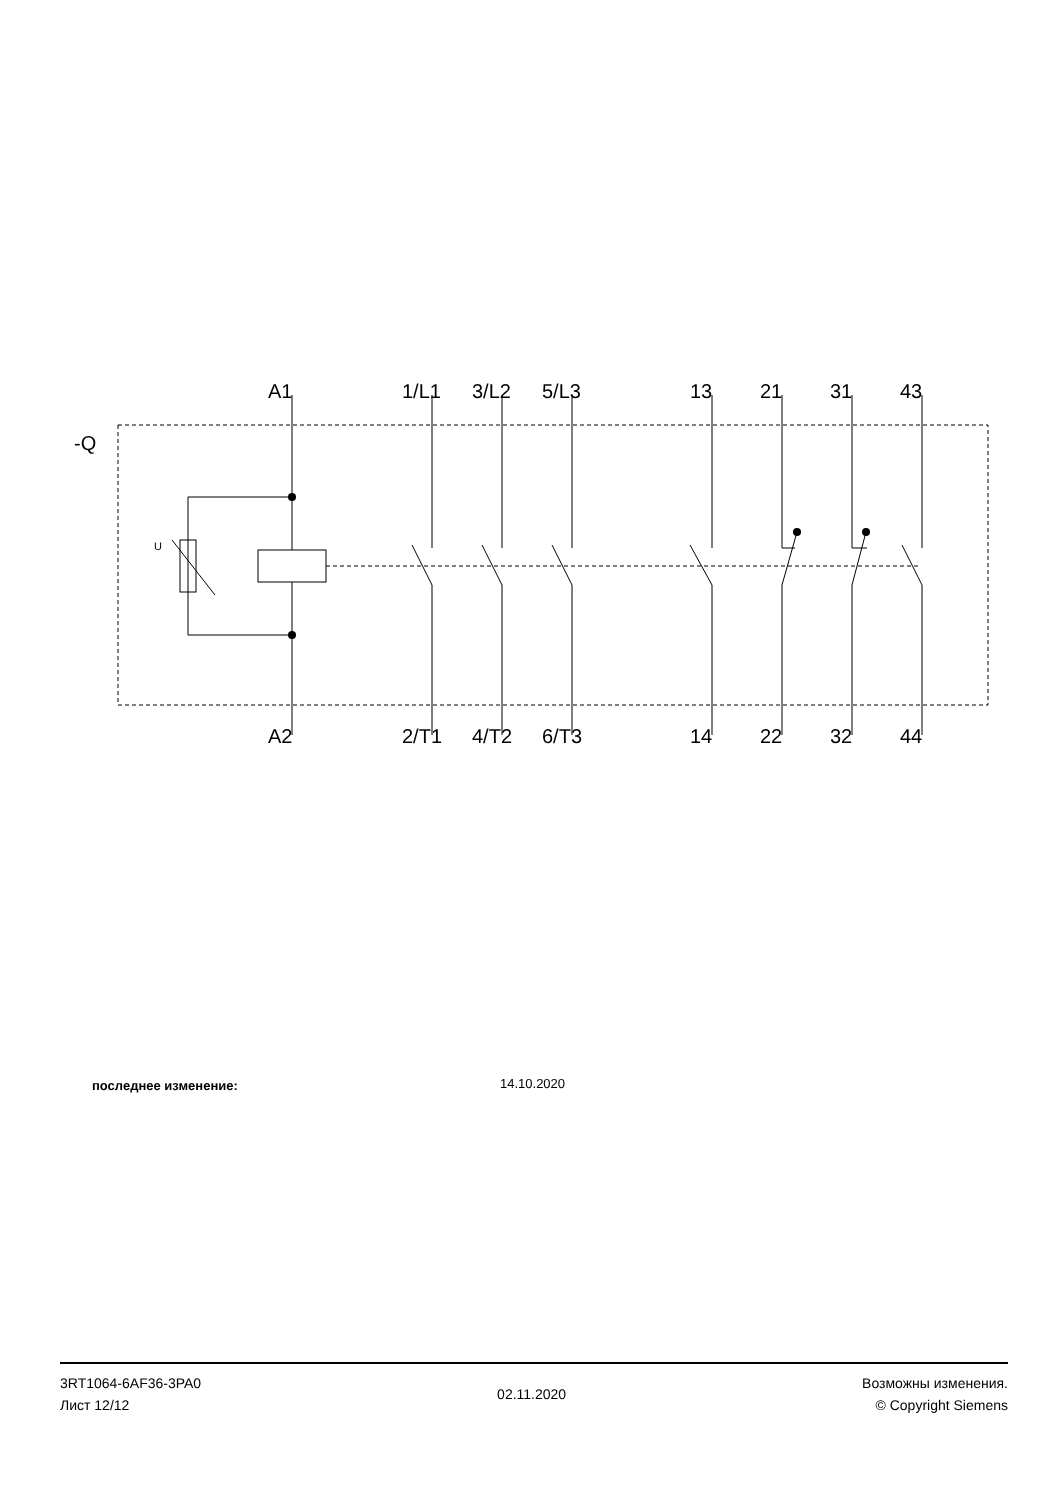-Q
U
A1 1/L1 3/L2 5/L3 13 21 31 43
A2 2/T1 4/T2 6/T3 14 22 32 44
последнее изменение: 14.10.2020
3RT1064-6AF36-3PA0
Лист 12/12
02.11.2020
Возможны изменения.
© Copyright Siemens